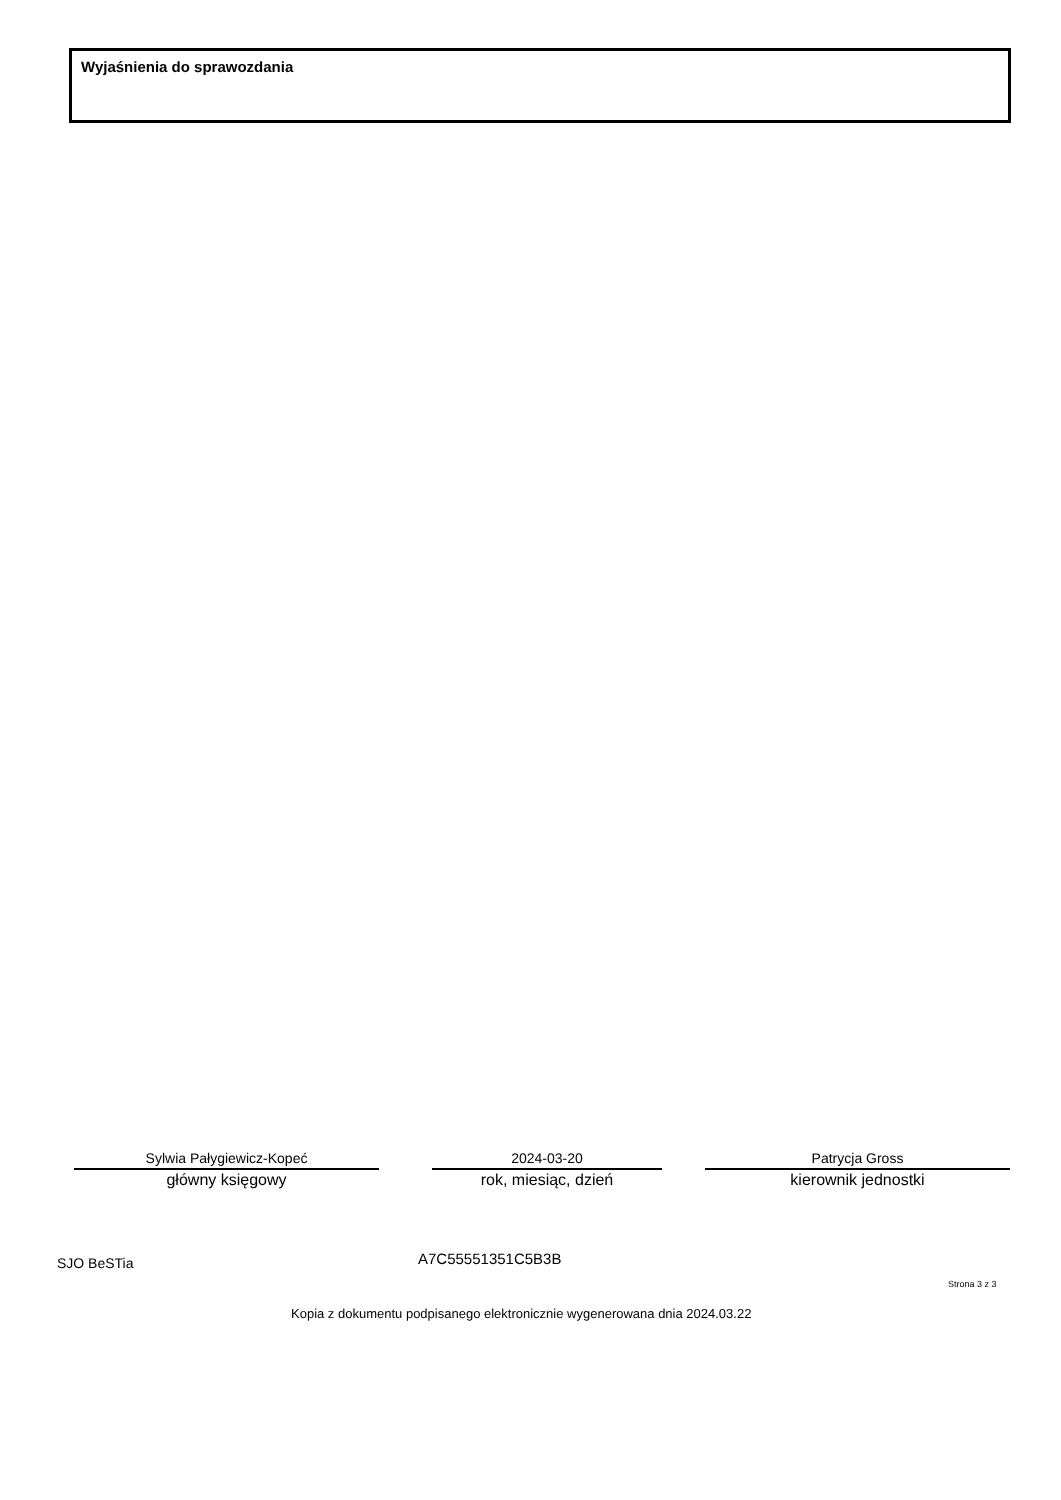Wyjaśnienia do sprawozdania
Sylwia Pałygiewicz-Kopeć
główny księgowy
2024-03-20
rok, miesiąc, dzień
Patrycja Gross
kierownik jednostki
SJO BeSTia A7C55551351C5B3B
Strona 3 z 3
Kopia z dokumentu podpisanego elektronicznie wygenerowana dnia 2024.03.22